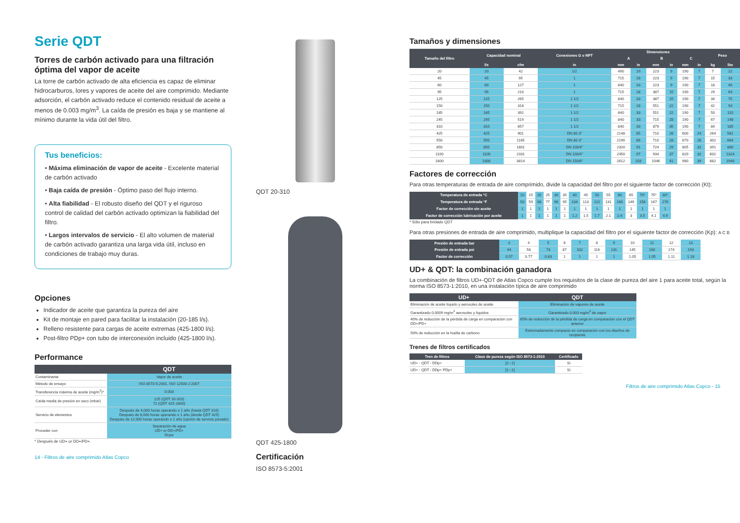Serie QDT
Torres de carbón activado para una filtración óptima del vapor de aceite
La torre de carbón activado de alta eficiencia es capaz de eliminar hidrocarburos, lores y vapores de aceite del aire comprimido. Mediante adsorción, el carbón activado reduce el contenido residual de aceite a menos de 0.003 mg/m<sup>3</sup>. La caída de presión es baja y se mantiene al mínimo durante la vida útil del filtro.
Tus beneficios:
• Máxima eliminación de vapor de aceite - Excelente material de carbón activado
• Baja caída de presión - Óptimo paso del flujo interno.
• Alta fiabilidad - El robusto diseño del QDT y el riguroso control de calidad del carbón activado optimizan la fiabilidad del filtro.
• Largos intervalos de servicio - El alto volumen de material de carbón activado garantiza una larga vida útil, incluso en condiciones de trabajo muy duras.
Opciones
Indicador de aceite que garantiza la pureza del aire
Kit de montaje en pared para facilitar la instalación (20-185 l/s).
Relleno resistente para cargas de aceite extremas (425-1800 l/s).
Post-filtro PDp+ con tubo de interconexión incluido (425-1800 l/s).
Performance
| | QDT |
| --- | --- |
| Contaminante | Vapor de aceite |
| Método de ensayo | ISO 8573-5:2001, ISO 12500-2:2007 |
| Transferencia máxima de aceite (mg/m<sup>3</sup>)* | 0.003 |
| Caída media de presión en seco (mbar) | 125 (QDT 20-310) 72 (QDT 425-1800) |
| Servicio de elementos | Después de 4,000 horas operando o 1 año (hasta QDT 310) Después de 8,000 horas operando o 1 año (desde QDT 425) Después de 12,000 horas operando o 1 año (opción de servicio pesado) |
| Proceder con | Separación de agua UD+ or DD+/PD+ Dryer |
* Después de UD+ or DD+/PD+.
14 - Filtros de aire comprimido Atlas Copco
QDT 20-310
QDT 425-1800
Certificación
ISO 8573-5:2001
Tamaños y dimensiones
| Tamaño del filtro | Capacidad nominal | | Conexiones G o NPT | Dimensiones | | | | | | Peso | |
| --- | --- | --- | --- | --- | --- | --- | --- | --- | --- | --- | --- |
| | | | | A | | B | | C | | | |
| | l/s | cfm | in | mm | in | mm | in | mm | in | kg | lbs |
| 20 | 20 | 42 | 1/2 | 490 | 19 | 223 | 9 | 190 | 7 | 7 | 22 |
| 45 | 45 | 95 | 1 | 715 | 28 | 223 | 9 | 190 | 7 | 15 | 33 |
| 60 | 60 | 127 | 1 | 840 | 33 | 223 | 9 | 190 | 7 | 18 | 40 |
| 95 | 95 | 210 | 1 | 715 | 28 | 387 | 15 | 190 | 7 | 29 | 64 |
| 125 | 125 | 265 | 1 1/2 | 840 | 33 | 387 | 15 | 190 | 7 | 34 | 75 |
| 150 | 150 | 318 | 1 1/2 | 715 | 28 | 551 | 22 | 190 | 7 | 42 | 93 |
| 185 | 185 | 392 | 1 1/2 | 840 | 33 | 551 | 22 | 190 | 7 | 50 | 110 |
| 245 | 245 | 519 | 1 1/2 | 840 | 33 | 715 | 28 | 190 | 7 | 67 | 148 |
| 310 | 310 | 657 | 1 1/2 | 840 | 33 | 879 | 35 | 190 | 7 | 84 | 185 |
| 425 | 425 | 901 | DN 80 3" | 2148 | 85 | 710 | 28 | 600 | 24 | 264 | 581 |
| 550 | 550 | 1165 | DN 80 3" | 2190 | 86 | 710 | 28 | 670 | 26 | 302 | 664 |
| 850 | 850 | 1801 | DN 100/4" | 2320 | 91 | 724 | 29 | 805 | 32 | 391 | 860 |
| 1100 | 1100 | 2331 | DN 100/4" | 2450 | 97 | 934 | 37 | 820 | 32 | 602 | 1324 |
| 1800 | 1800 | 3814 | DN 150/6" | 2612 | 103 | 1046 | 41 | 980 | 39 | 882 | 1940 |
Factores de corrección
Para otras temperaturas de entrada de aire comprimido, divide la capacidad del filtro por el siguiente factor de corrección (Kt):
| Temperatura de entrada °C | 10 | 15 | 20 | 25 | 30 | 35 | 40 | 45 | 50 | 55 | 60 | 65 | 70* | 75* | 80* |
| Temperatura de entrada °F | 50 | 59 | 68 | 77 | 96 | 95 | 104 | 113 | 122 | 131 | 140 | 149 | 158 | 167 | 176 |
| Factor de corrección sin aceite | 1 | 1 | 1 | 1 | 1 | 1 | 1 | 1 | 1 | 1 | 1 | 1 | 1 | 1 | 1 |
| Factor de corrección lubricación por aceite | 1 | 1 | 1 | 1 | 1 | 1 | 1.2 | 1.5 | 1.7 | 2.1 | 2.4 | 3 | 3.5 | 4.1 | 4.9 |
* Sólo para bridado QDT
Para otras presiones de entrada de aire comprimido, multiplique la capacidad del filtro por el siguiente factor de corrección (Kp): A C B
| Presión de entrada bar | 3 | 4 | 5 | 6 | 7 | 8 | 9 | 10 | 11 | 12 | 13 |
| Presión de entrada psi | 44 | 58 | 73 | 87 | 102 | 116 | 131 | 145 | 160 | 174 | 193 |
| Factor de corrección | 0.57 | 0.77 | 0.83 | 1 | 1 | 1 | 1 | 1.05 | 1.05 | 1.11 | 1.18 |
UD+ & QDT: la combinación ganadora
La combinación de filtros UD+-QDT de Atlas Copco cumple los requisitos de la clase de pureza del aire 1 para aceite total, según la norma ISO 8573-1:2010, en una instalación típica de aire comprimido
| UD+ | QDT |
| --- | --- |
| Eliminación de aceite líquido y aerosoles de aceite | Eliminación de vapores de aceite |
| Garantizado 0.0009 mg/m<sup>3</sup> aerosoles y líquidos | Garantizado 0.003 mg/m<sup>3</sup> de vapor |
| 40% de reducción de la pérdida de carga en comparación con DD+/PD+ | 65% de reducción de la pérdida de carga en comparación con el QDT anterior |
| 50% de reducción en la huella de carbono | Extremadamente compacto en comparación con los diseños de recipiente |
Trenes de filtros certificados
| Tren de filtros | Clase de pureza según ISO 8573-1:2010 | Certificado |
| --- | --- | --- |
| UD+ - QDT - DDp+ | [2:-:1] | Sí |
| UD+ - QDT - DDp+ PDp+ | [1:-:1] | Sí |
Filtros de aire comprimido Atlas Copco - 15